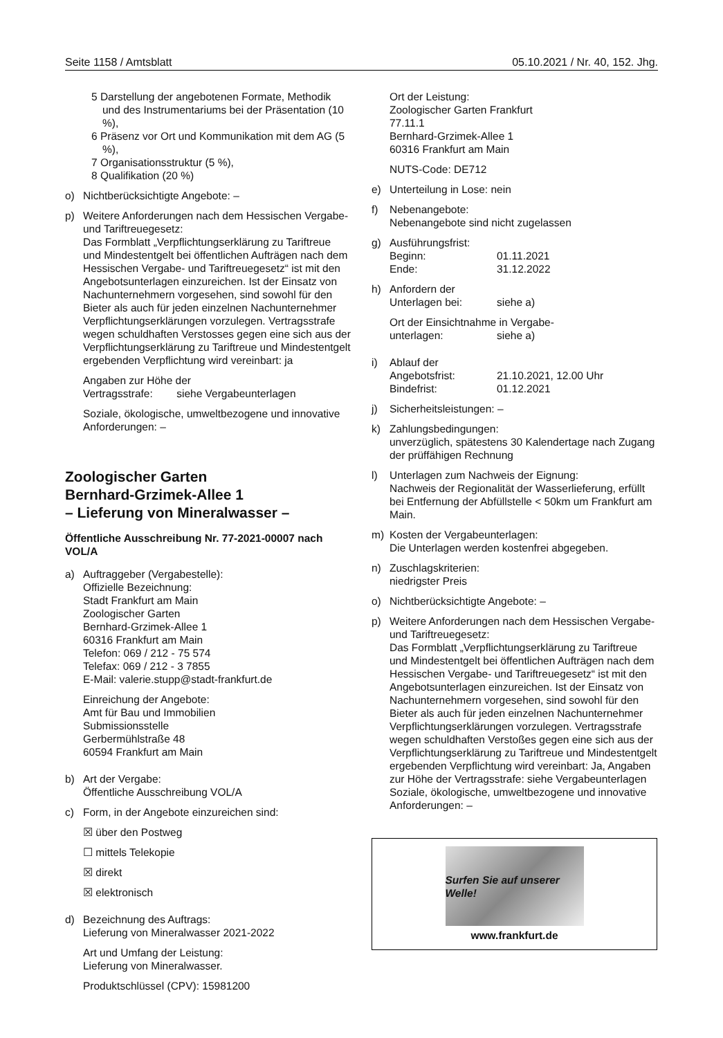Seite 1158 / Amtsblatt 05.10.2021 / Nr. 40, 152. Jhg.
5 Darstellung der angebotenen Formate, Methodik und des Instrumentariums bei der Präsentation (10 %),
6 Präsenz vor Ort und Kommunikation mit dem AG (5 %),
7 Organisationsstruktur (5 %),
8 Qualifikation (20 %)
o) Nichtberücksichtigte Angebote: –
p) Weitere Anforderungen nach dem Hessischen Vergabe- und Tariftreuegesetz:
Das Formblatt „Verpflichtungserklärung zu Tariftreue und Mindestentgelt bei öffentlichen Aufträgen nach dem Hessischen Vergabe- und Tariftreuegesetz“ ist mit den Angebotsunterlagen einzureichen. Ist der Einsatz von Nachunternehmern vorgesehen, sind sowohl für den Bieter als auch für jeden einzelnen Nachunternehmer Verpflichtungserklärungen vorzulegen. Vertragsstrafe wegen schuldhaften Verstosses gegen eine sich aus der Verpflichtungserklärung zu Tariftreue und Mindestentgelt ergebenden Verpflichtung wird vereinbart: ja
Angaben zur Höhe der
Vertragsstrafe: siehe Vergabeunterlagen
Soziale, ökologische, umweltbezogene und innovative Anforderungen: –
Zoologischer Garten
Bernhard-Grzimek-Allee 1
– Lieferung von Mineralwasser –
Öffentliche Ausschreibung Nr. 77-2021-00007 nach VOL/A
a) Auftraggeber (Vergabestelle):
Offizielle Bezeichnung:
Stadt Frankfurt am Main
Zoologischer Garten
Bernhard-Grzimek-Allee 1
60316 Frankfurt am Main
Telefon: 069 / 212 - 75 574
Telefax: 069 / 212 - 3 7855
E-Mail: valerie.stupp@stadt-frankfurt.de
Einreichung der Angebote:
Amt für Bau und Immobilien
Submissionsstelle
Gerbermühlstraße 48
60594 Frankfurt am Main
b) Art der Vergabe:
Öffentliche Ausschreibung VOL/A
c) Form, in der Angebote einzureichen sind:
☒ über den Postweg
☐ mittels Telekopie
☒ direkt
☒ elektronisch
d) Bezeichnung des Auftrags:
Lieferung von Mineralwasser 2021-2022
Art und Umfang der Leistung:
Lieferung von Mineralwasser.
Produktschlüssel (CPV): 15981200
Ort der Leistung:
Zoologischer Garten Frankfurt
77.11.1
Bernhard-Grzimek-Allee 1
60316 Frankfurt am Main
NUTS-Code: DE712
e) Unterteilung in Lose: nein
f) Nebenangebote:
Nebenangebote sind nicht zugelassen
g) Ausführungsfrist:
Beginn: 01.11.2021
Ende: 31.12.2022
h) Anfordern der
Unterlagen bei: siehe a)
Ort der Einsichtnahme in Vergabe-
unterlagen: siehe a)
i) Ablauf der
Angebotsfrist: 21.10.2021, 12.00 Uhr
Bindefrist: 01.12.2021
j) Sicherheitsleistungen: –
k) Zahlungsbedingungen:
unverzüglich, spätestens 30 Kalendertage nach Zugang der prüffähigen Rechnung
l) Unterlagen zum Nachweis der Eignung:
Nachweis der Regionalität der Wasserlieferung, erfüllt bei Entfernung der Abfüllstelle < 50km um Frankfurt am Main.
m) Kosten der Vergabeunterlagen:
Die Unterlagen werden kostenfrei abgegeben.
n) Zuschlagskriterien:
niedrigster Preis
o) Nichtberücksichtigte Angebote: –
p) Weitere Anforderungen nach dem Hessischen Vergabe- und Tariftreuegesetz:
Das Formblatt „Verpflichtungserklärung zu Tariftreue und Mindestentgelt bei öffentlichen Aufträgen nach dem Hessischen Vergabe- und Tariftreuegesetz“ ist mit den Angebotsunterlagen einzureichen. Ist der Einsatz von Nachunternehmern vorgesehen, sind sowohl für den Bieter als auch für jeden einzelnen Nachunternehmer Verpflichtungserklärungen vorzulegen. Vertragsstrafe wegen schuldhaften Verstoßes gegen eine sich aus der Verpflichtungserklärung zu Tariftreue und Mindestentgelt ergebenden Verpflichtung wird vereinbart: Ja, Angaben zur Höhe der Vertragsstrafe: siehe Vergabeunterlagen Soziale, ökologische, umweltbezogene und innovative Anforderungen: –
Surfen Sie auf unserer Welle!
www.frankfurt.de